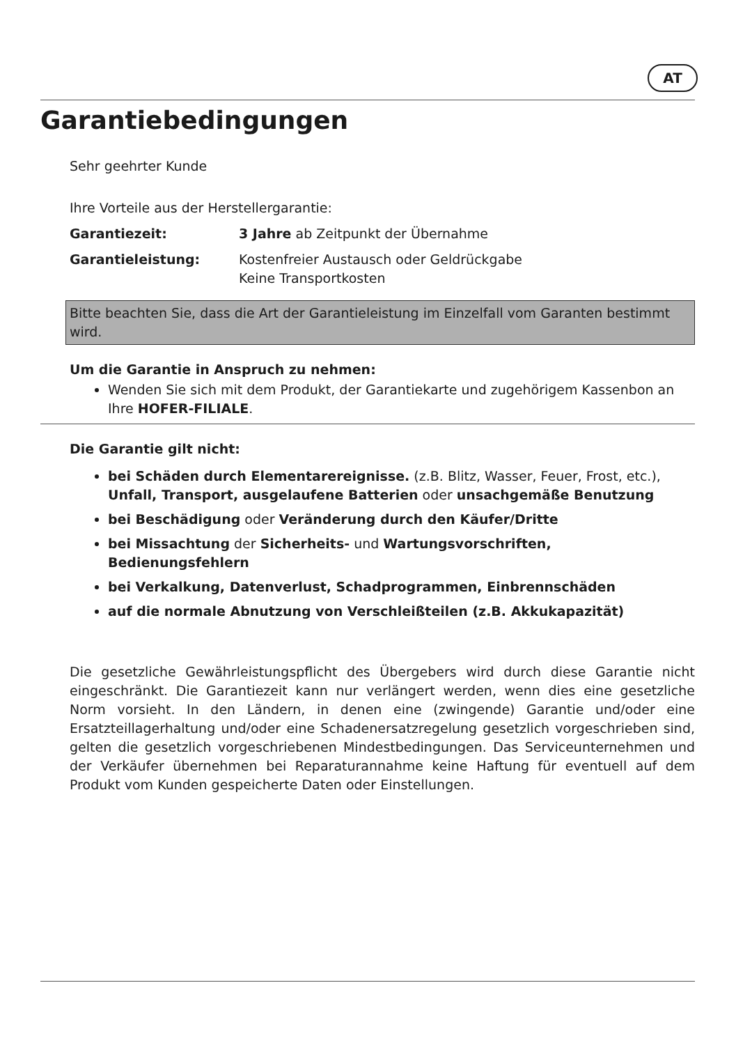AT
Garantiebedingungen
Sehr geehrter Kunde
Ihre Vorteile aus der Herstellergarantie:
Garantiezeit: 3 Jahre ab Zeitpunkt der Übernahme
Garantieleistung: Kostenfreier Austausch oder Geldrückgabe
Keine Transportkosten
Bitte beachten Sie, dass die Art der Garantieleistung im Einzelfall vom Garanten bestimmt wird.
Um die Garantie in Anspruch zu nehmen:
Wenden Sie sich mit dem Produkt, der Garantiekarte und zugehörigem Kassenbon an Ihre HOFER-FILIALE.
Die Garantie gilt nicht:
bei Schäden durch Elementarereignisse. (z.B. Blitz, Wasser, Feuer, Frost, etc.), Unfall, Transport, ausgelaufene Batterien oder unsachgemäße Benutzung
bei Beschädigung oder Veränderung durch den Käufer/Dritte
bei Missachtung der Sicherheits- und Wartungsvorschriften, Bedienungsfehlern
bei Verkalkung, Datenverlust, Schadprogrammen, Einbrennschäden
auf die normale Abnutzung von Verschleißteilen (z.B. Akkukapazität)
Die gesetzliche Gewährleistungspflicht des Übergebers wird durch diese Garantie nicht eingeschränkt. Die Garantiezeit kann nur verlängert werden, wenn dies eine gesetzliche Norm vorsieht. In den Ländern, in denen eine (zwingende) Garantie und/oder eine Ersatzteillagerhaltung und/oder eine Schadenersatzregelung gesetzlich vorgeschrieben sind, gelten die gesetzlich vorgeschriebenen Mindestbedingungen. Das Serviceunternehmen und der Verkäufer übernehmen bei Reparaturannahme keine Haftung für eventuell auf dem Produkt vom Kunden gespeicherte Daten oder Einstellungen.